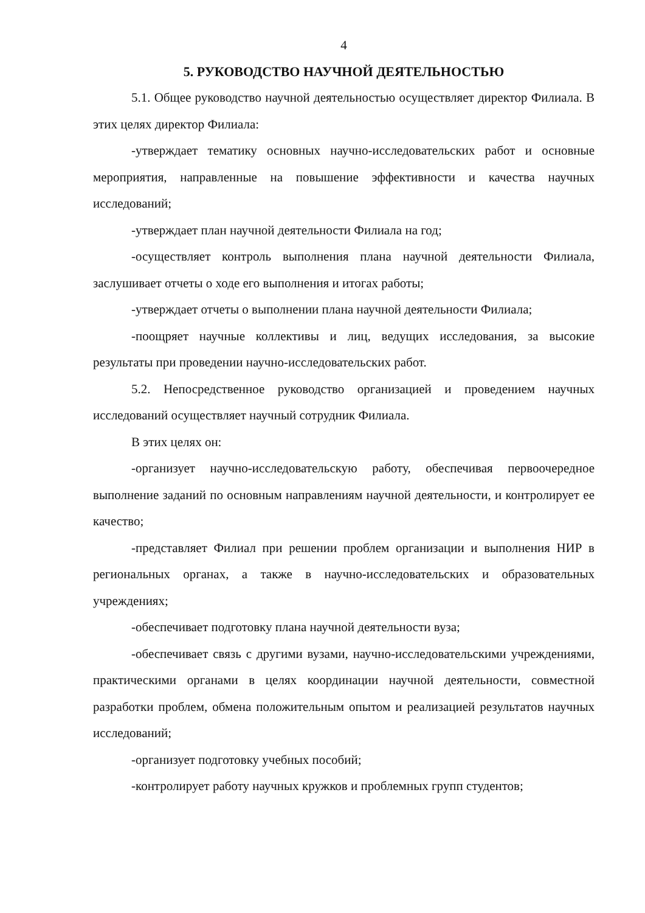4
5. РУКОВОДСТВО НАУЧНОЙ ДЕЯТЕЛЬНОСТЬЮ
5.1. Общее руководство научной деятельностью осуществляет директор Филиала. В этих целях директор Филиала:
-утверждает тематику основных научно-исследовательских работ и основные мероприятия, направленные на повышение эффективности и качества научных исследований;
-утверждает план научной деятельности Филиала на год;
-осуществляет контроль выполнения плана научной деятельности Филиала, заслушивает отчеты о ходе его выполнения и итогах работы;
-утверждает отчеты о выполнении плана научной деятельности Филиала;
-поощряет научные коллективы и лиц, ведущих исследования, за высокие результаты при проведении научно-исследовательских работ.
5.2. Непосредственное руководство организацией и проведением научных исследований осуществляет научный сотрудник Филиала.
В этих целях он:
-организует научно-исследовательскую работу, обеспечивая первоочередное выполнение заданий по основным направлениям научной деятельности, и контролирует ее качество;
-представляет Филиал при решении проблем организации и выполнения НИР в региональных органах, а также в научно-исследовательских и образовательных учреждениях;
-обеспечивает подготовку плана научной деятельности вуза;
-обеспечивает связь с другими вузами, научно-исследовательскими учреждениями, практическими органами в целях координации научной деятельности, совместной разработки проблем, обмена положительным опытом и реализацией результатов научных исследований;
-организует подготовку учебных пособий;
-контролирует работу научных кружков и проблемных групп студентов;